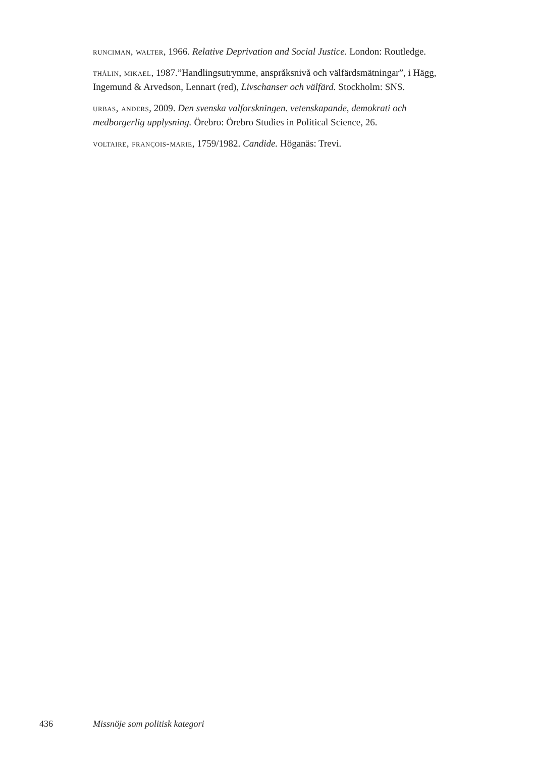runciman, walter, 1966. Relative Deprivation and Social Justice. London: Routledge.
thålin, mikael, 1987.”Handlingsutrymme, anspråksnivå och välfärdsmätningar”, i Hägg, Ingemund & Arvedson, Lennart (red), Livschanser och välfärd. Stockholm: SNS.
urbas, anders, 2009. Den svenska valforskningen. vetenskapande, demokrati och medborgerlig upplysning. Örebro: Örebro Studies in Political Science, 26.
voltaire, françois-marie, 1759/1982. Candide. Höganäs: Trevi.
436 Missnöje som politisk kategori